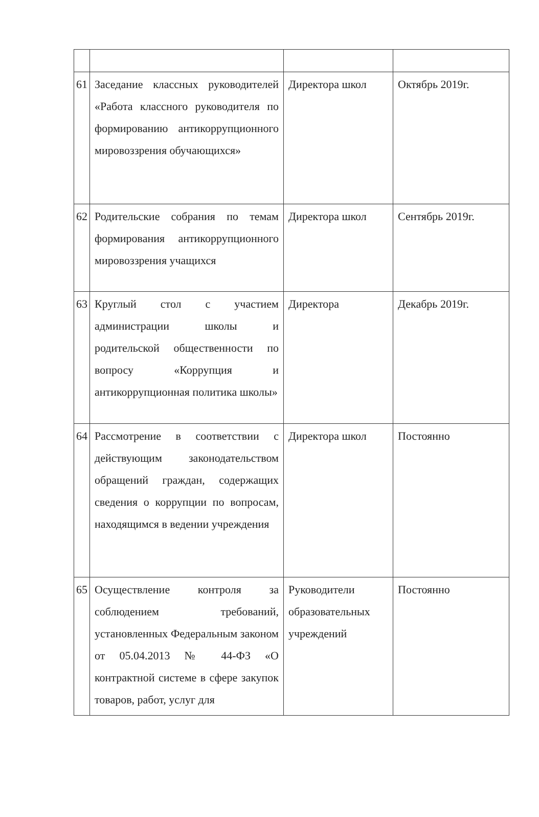| 61 | Заседание классных руководителей «Работа классного руководителя по формированию антикоррупционного мировоззрения обучающихся» | Директора школ | Октябрь 2019г. |
| 62 | Родительские собрания по темам формирования антикоррупционного мировоззрения учащихся | Директора школ | Сентябрь 2019г. |
| 63 | Круглый стол с участием администрации школы и родительской общественности по вопросу «Коррупция и антикоррупционная политика школы» | Директора | Декабрь 2019г. |
| 64 | Рассмотрение в соответствии с действующим законодательством обращений граждан, содержащих сведения о коррупции по вопросам, находящимся в ведении учреждения | Директора школ | Постоянно |
| 65 | Осуществление контроля за соблюдением требований, установленных Федеральным законом от 05.04.2013 № 44-ФЗ «О контрактной системе в сфере закупок товаров, работ, услуг для | Руководители образовательных учреждений | Постоянно |